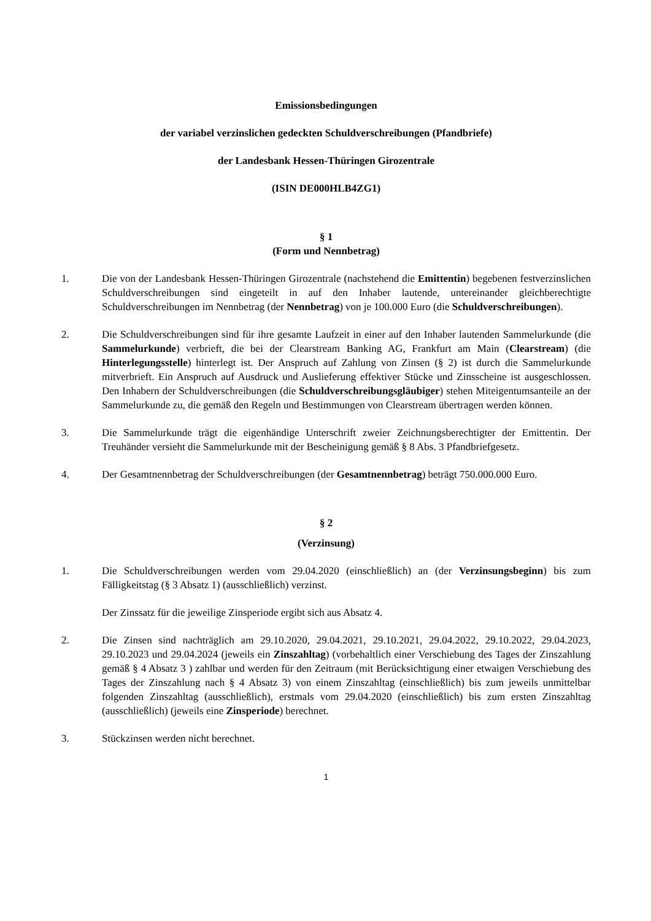Emissionsbedingungen
der variabel verzinslichen gedeckten Schuldverschreibungen (Pfandbriefe)
der Landesbank Hessen-Thüringen Girozentrale
(ISIN DE000HLB4ZG1)
§ 1
(Form und Nennbetrag)
1. Die von der Landesbank Hessen-Thüringen Girozentrale (nachstehend die Emittentin) begebenen festverzinslichen Schuldverschreibungen sind eingeteilt in auf den Inhaber lautende, untereinander gleichberechtigte Schuldverschreibungen im Nennbetrag (der Nennbetrag) von je 100.000 Euro (die Schuldverschreibungen).
2. Die Schuldverschreibungen sind für ihre gesamte Laufzeit in einer auf den Inhaber lautenden Sammelurkunde (die Sammelurkunde) verbrieft, die bei der Clearstream Banking AG, Frankfurt am Main (Clearstream) (die Hinterlegungsstelle) hinterlegt ist. Der Anspruch auf Zahlung von Zinsen (§ 2) ist durch die Sammelurkunde mitverbrieft. Ein Anspruch auf Ausdruck und Auslieferung effektiver Stücke und Zinsscheine ist ausgeschlossen. Den Inhabern der Schuldverschreibungen (die Schuldverschreibungsgläubiger) stehen Miteigentumsanteile an der Sammelurkunde zu, die gemäß den Regeln und Bestimmungen von Clearstream übertragen werden können.
3. Die Sammelurkunde trägt die eigenhändige Unterschrift zweier Zeichnungsberechtigter der Emittentin. Der Treuhänder versieht die Sammelurkunde mit der Bescheinigung gemäß § 8 Abs. 3 Pfandbriefgesetz.
4. Der Gesamtnennbetrag der Schuldverschreibungen (der Gesamtnennbetrag) beträgt 750.000.000 Euro.
§ 2
(Verzinsung)
1. Die Schuldverschreibungen werden vom 29.04.2020 (einschließlich) an (der Verzinsungsbeginn) bis zum Fälligkeitstag (§ 3 Absatz 1) (ausschließlich) verzinst.
Der Zinssatz für die jeweilige Zinsperiode ergibt sich aus Absatz 4.
2. Die Zinsen sind nachträglich am 29.10.2020, 29.04.2021, 29.10.2021, 29.04.2022, 29.10.2022, 29.04.2023, 29.10.2023 und 29.04.2024 (jeweils ein Zinszahltag) (vorbehaltlich einer Verschiebung des Tages der Zinszahlung gemäß § 4 Absatz 3 ) zahlbar und werden für den Zeitraum (mit Berücksichtigung einer etwaigen Verschiebung des Tages der Zinszahlung nach § 4 Absatz 3) von einem Zinszahltag (einschließlich) bis zum jeweils unmittelbar folgenden Zinszahltag (ausschließlich), erstmals vom 29.04.2020 (einschließlich) bis zum ersten Zinszahltag (ausschließlich) (jeweils eine Zinsperiode) berechnet.
3. Stückzinsen werden nicht berechnet.
1